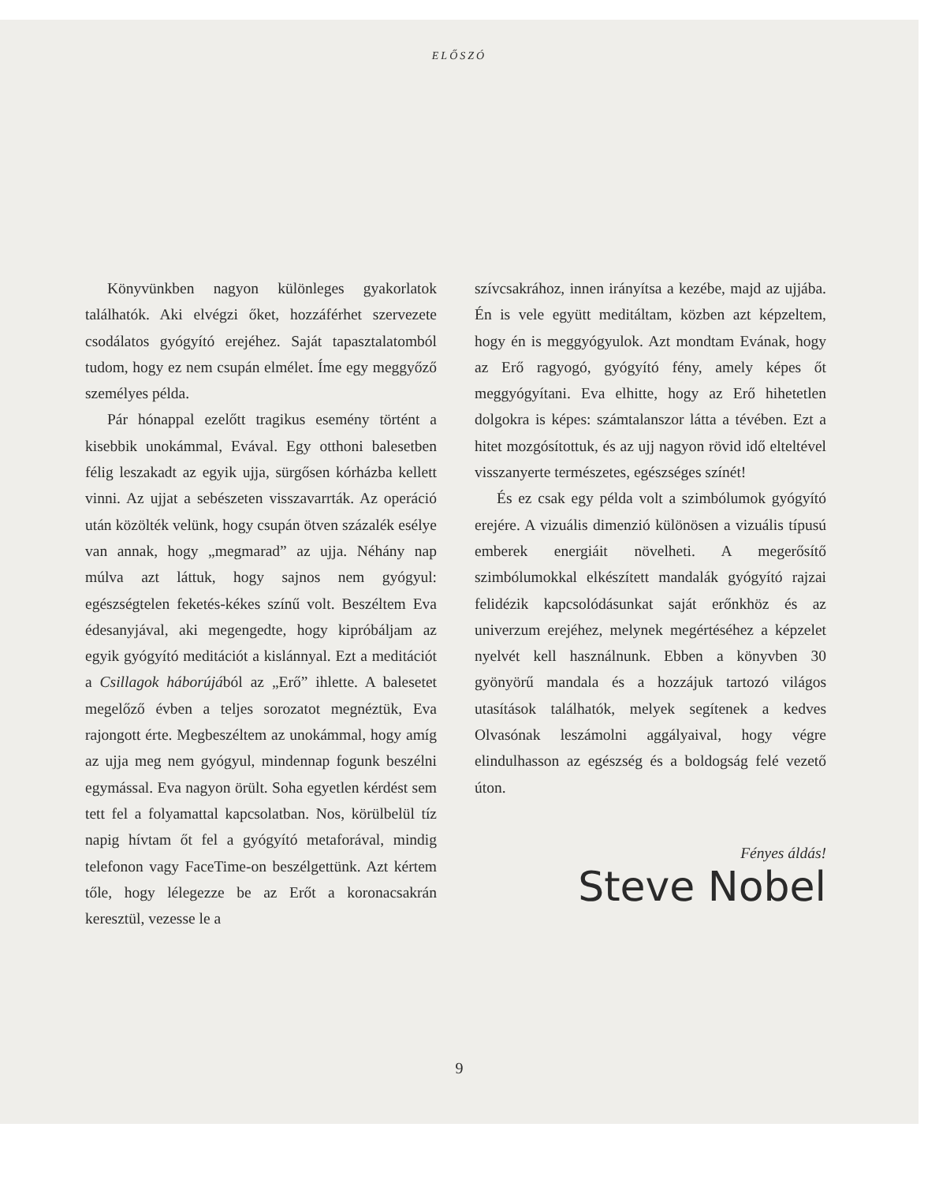ELŐSZÓ
Könyvünkben nagyon különleges gyakorlatok találhatók. Aki elvégzi őket, hozzáférhet szervezete csodálatos gyógyító erejéhez. Saját tapasztalatomból tudom, hogy ez nem csupán elmélet. Íme egy meggyőző személyes példa.
Pár hónappal ezelőtt tragikus esemény történt a kisebbik unokámmal, Evával. Egy otthoni balesetben félig leszakadt az egyik ujja, sürgősen kórházba kellett vinni. Az ujjat a sebészeten visszavarrták. Az operáció után közölték velünk, hogy csupán ötven százalék esélye van annak, hogy „megmarad” az ujja. Néhány nap múlva azt láttuk, hogy sajnos nem gyógyul: egészségtelen feketés-kékes színű volt. Beszéltem Eva édesanyjával, aki megengedte, hogy kipróbáljam az egyik gyógyító meditációt a kislánnyal. Ezt a meditációt a Csillagok háborújából az „Erő” ihlette. A balesetet megelőző évben a teljes sorozatot megnéztük, Eva rajongott érte. Megbeszéltem az unokámmal, hogy amíg az ujja meg nem gyógyul, mindennap fogunk beszélni egymással. Eva nagyon örült. Soha egyetlen kérdést sem tett fel a folyamattal kapcsolatban. Nos, körülbelül tíz napig hívtam őt fel a gyógyító metaforával, mindig telefonon vagy FaceTime-on beszélgettünk. Azt kértem tőle, hogy lélegezze be az Erőt a koronacsakrán keresztül, vezesse le a
szívcsakrához, innen irányítsa a kezébe, majd az ujjába. Én is vele együtt meditáltam, közben azt képzeltem, hogy én is meggyógyulok. Azt mondtam Evának, hogy az Erő ragyogó, gyógyító fény, amely képes őt meggyógyítani. Eva elhitte, hogy az Erő hihetetlen dolgokra is képes: számtalanszor látta a tévében. Ezt a hitet mozgósítottuk, és az ujj nagyon rövid idő elteltével visszanyerte természetes, egészséges színét!
És ez csak egy példa volt a szimbólumok gyógyító erejére. A vizuális dimenzió különösen a vizuális típusú emberek energiáit növelheti. A megerősítő szimbólumokkal elkészített mandalák gyógyító rajzai felidézik kapcsolódásunkat saját erőnkhöz és az univerzum erejéhez, melynek megértéséhez a képzelet nyelvét kell használnunk. Ebben a könyvben 30 gyönyörű mandala és a hozzájuk tartozó világos utasítások találhatók, melyek segítenek a kedves Olvasónak leszámolni aggályaival, hogy végre elindulhasson az egészség és a boldogság felé vezető úton.
Fényes áldás!
Steve Nobel
9